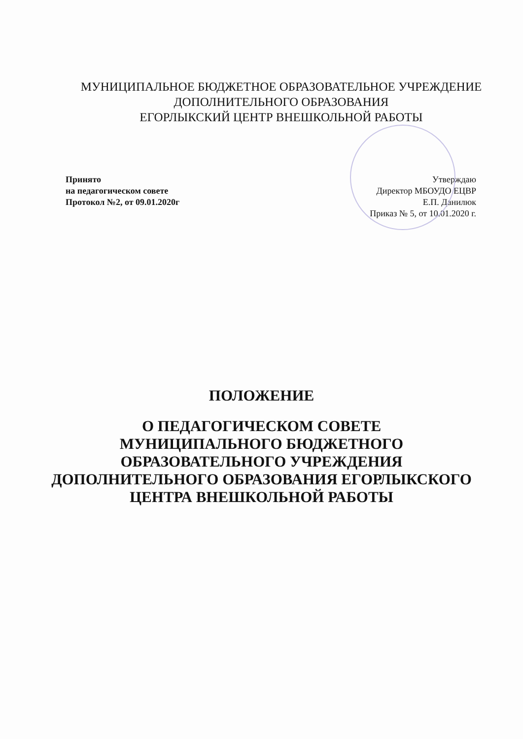МУНИЦИПАЛЬНОЕ БЮДЖЕТНОЕ ОБРАЗОВАТЕЛЬНОЕ УЧРЕЖДЕНИЕ
ДОПОЛНИТЕЛЬНОГО ОБРАЗОВАНИЯ
ЕГОРЛЫКСКИЙ ЦЕНТР ВНЕШКОЛЬНОЙ РАБОТЫ
Принято
на педагогическом совете
Протокол №2, от 09.01.2020г
Утверждаю
Директор МБОУДО ЕЦВР
Е.П. Данилюк
Приказ № 5, от 10.01.2020 г.
ПОЛОЖЕНИЕ
О ПЕДАГОГИЧЕСКОМ СОВЕТЕ
МУНИЦИПАЛЬНОГО БЮДЖЕТНОГО
ОБРАЗОВАТЕЛЬНОГО УЧРЕЖДЕНИЯ
ДОПОЛНИТЕЛЬНОГО ОБРАЗОВАНИЯ ЕГОРЛЫКСКОГО
ЦЕНТРА ВНЕШКОЛЬНОЙ РАБОТЫ